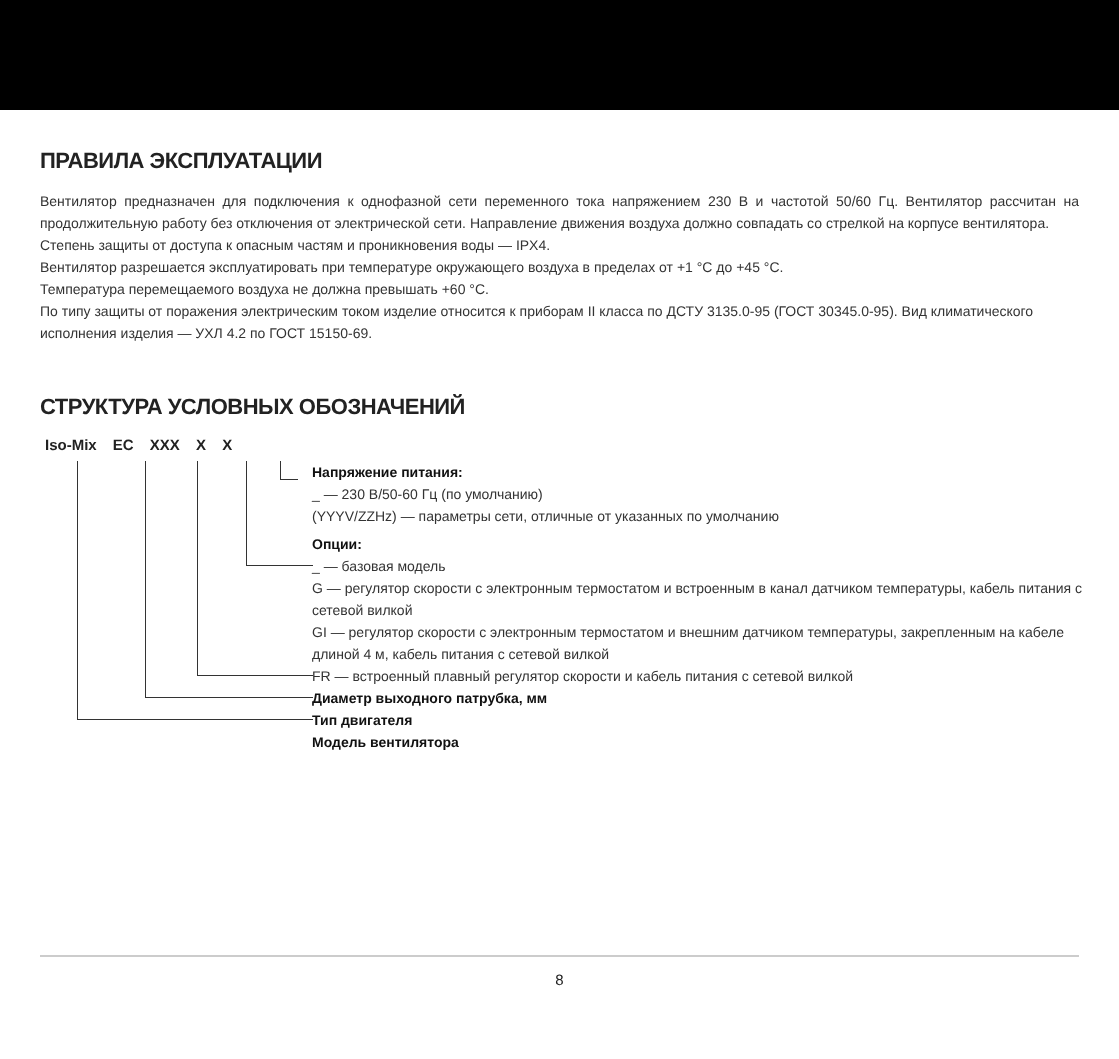ПРАВИЛА ЭКСПЛУАТАЦИИ
Вентилятор предназначен для подключения к однофазной сети переменного тока напряжением 230 В и частотой 50/60 Гц. Вентилятор рассчитан на продолжительную работу без отключения от электрической сети. Направление движения воздуха должно совпадать со стрелкой на корпусе вентилятора.
Степень защиты от доступа к опасным частям и проникновения воды — IPX4.
Вентилятор разрешается эксплуатировать при температуре окружающего воздуха в пределах от +1 °C до +45 °C.
Температура перемещаемого воздуха не должна превышать +60 °C.
По типу защиты от поражения электрическим током изделие относится к приборам II класса по ДСТУ 3135.0-95 (ГОСТ 30345.0-95). Вид климатического исполнения изделия — УХЛ 4.2 по ГОСТ 15150-69.
СТРУКТУРА УСЛОВНЫХ ОБОЗНАЧЕНИЙ
Iso-Mix EC XXX X X
Напряжение питания:
_ — 230 В/50-60 Гц (по умолчанию)
(YYYV/ZZHz) — параметры сети, отличные от указанных по умолчанию
Опции:
_ — базовая модель
G — регулятор скорости с электронным термостатом и встроенным в канал датчиком температуры, кабель питания с сетевой вилкой
GI — регулятор скорости с электронным термостатом и внешним датчиком температуры, закрепленным на кабеле длиной 4 м, кабель питания с сетевой вилкой
FR — встроенный плавный регулятор скорости и кабель питания с сетевой вилкой
Диаметр выходного патрубка, мм
Тип двигателя
Модель вентилятора
8